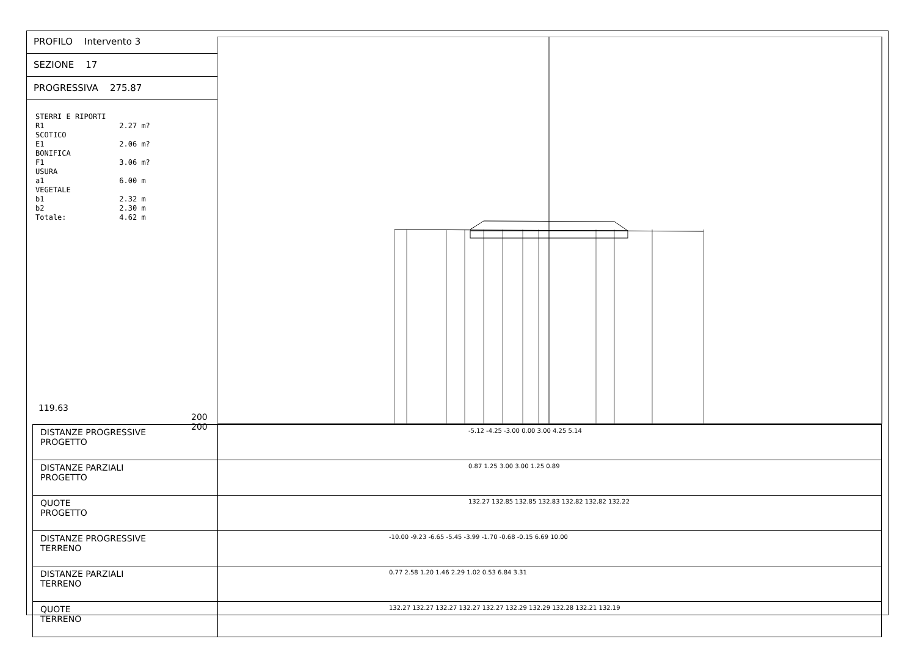PROFILO Intervento 3
SEZIONE 17
PROGRESSIVA 275.87
STERRI E RIPORTI R1 2.27 m? SCOTICO E1 2.06 m? BONIFICA F1 3.06 m? USURA a1 6.00 m VEGETALE b1 2.32 m b2 2.30 m Totale: 4.62 m
119.63
200 200
| DISTANZE PROGRESSIVE PROGETTO | -5.12 -4.25 -3.00 0.00 3.00 4.25 5.14 |
| DISTANZE PARZIALI PROGETTO | 0.87 1.25 3.00 3.00 1.25 0.89 |
| QUOTE PROGETTO | 132.27 132.85 132.85 132.83 132.82 132.82 132.22 |
| DISTANZE PROGRESSIVE TERRENO | -10.00 -9.23 -6.65 -5.45 -3.99 -1.70 -0.68 -0.15 6.69 10.00 |
| DISTANZE PARZIALI TERRENO | 0.77 2.58 1.20 1.46 2.29 1.02 0.53 6.84 3.31 |
| QUOTE TERRENO | 132.27 132.27 132.27 132.27 132.27 132.29 132.29 132.28 132.21 132.19 |